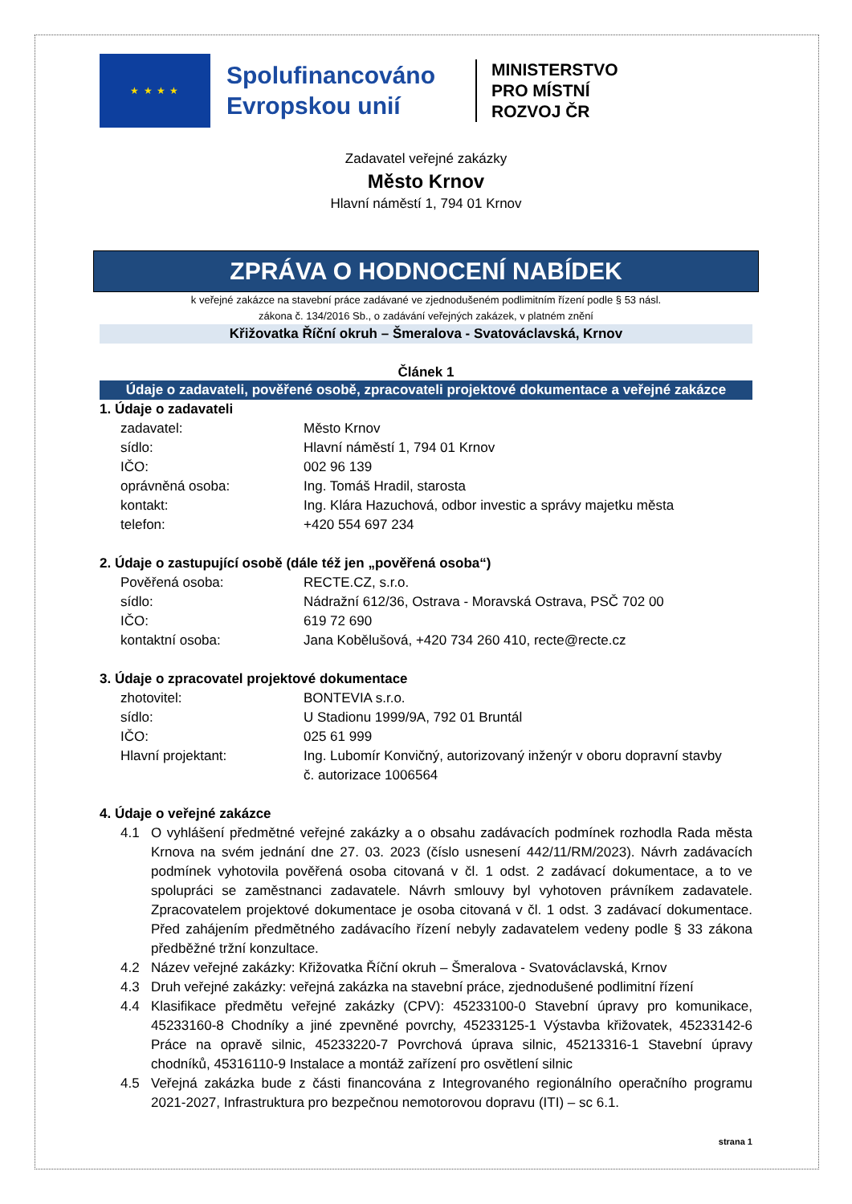★ ★ ★ ★
Spolufinancováno
Evropskou unií
MINISTERSTVO
PRO MÍSTNÍ
ROZVOJ ČR
Zadavatel veřejné zakázky
Město Krnov
Hlavní náměstí 1, 794 01 Krnov
ZPRÁVA O HODNOCENÍ NABÍDEK
k veřejné zakázce na stavební práce zadávané ve zjednodušeném podlimitním řízení podle § 53 násl.
zákona č. 134/2016 Sb., o zadávání veřejných zakázek, v platném znění
Křižovatka Říční okruh – Šmeralova - Svatováclavská, Krnov
Článek 1
Údaje o zadavateli, pověřené osobě, zpracovateli projektové dokumentace a veřejné zakázce
1. Údaje o zadavateli
zadavatel: Město Krnov
sídlo: Hlavní náměstí 1, 794 01 Krnov
IČO: 002 96 139
oprávněná osoba: Ing. Tomáš Hradil, starosta
kontakt: Ing. Klára Hazuchová, odbor investic a správy majetku města
telefon: +420 554 697 234
2. Údaje o zastupující osobě (dále též jen „pověřená osoba“)
Pověřená osoba: RECTE.CZ, s.r.o.
sídlo: Nádražní 612/36, Ostrava - Moravská Ostrava, PSČ 702 00
IČO: 619 72 690
kontaktní osoba: Jana Kobělušová, +420 734 260 410, recte@recte.cz
3. Údaje o zpracovatel projektové dokumentace
zhotovitel: BONTEVIA s.r.o.
sídlo: U Stadionu 1999/9A, 792 01 Bruntál
IČO: 025 61 999
Hlavní projektant: Ing. Lubomír Konvičný, autorizovaný inženýr v oboru dopravní stavby
č. autorizace 1006564
4. Údaje o veřejné zakázce
4.1 O vyhlášení předmětné veřejné zakázky a o obsahu zadávacích podmínek rozhodla Rada města Krnova na svém jednání dne 27. 03. 2023 (číslo usnesení 442/11/RM/2023). Návrh zadávacích podmínek vyhotovila pověřená osoba citovaná v čl. 1 odst. 2 zadávací dokumentace, a to ve spolupráci se zaměstnanci zadavatele. Návrh smlouvy byl vyhotoven právníkem zadavatele. Zpracovatelem projektové dokumentace je osoba citovaná v čl. 1 odst. 3 zadávací dokumentace. Před zahájením předmětného zadávacího řízení nebyly zadavatelem vedeny podle § 33 zákona předběžné tržní konzultace.
4.2 Název veřejné zakázky: Křižovatka Říční okruh – Šmeralova - Svatováclavská, Krnov
4.3 Druh veřejné zakázky: veřejná zakázka na stavební práce, zjednodušené podlimitní řízení
4.4 Klasifikace předmětu veřejné zakázky (CPV): 45233100-0 Stavební úpravy pro komunikace, 45233160-8 Chodníky a jiné zpevněné povrchy, 45233125-1 Výstavba křižovatek, 45233142-6 Práce na opravě silnic, 45233220-7 Povrchová úprava silnic, 45213316-1 Stavební úpravy chodníků, 45316110-9 Instalace a montáž zařízení pro osvětlení silnic
4.5 Veřejná zakázka bude z části financována z Integrovaného regionálního operačního programu 2021-2027, Infrastruktura pro bezpečnou nemotorovou dopravu (ITI) – sc 6.1.
strana 1